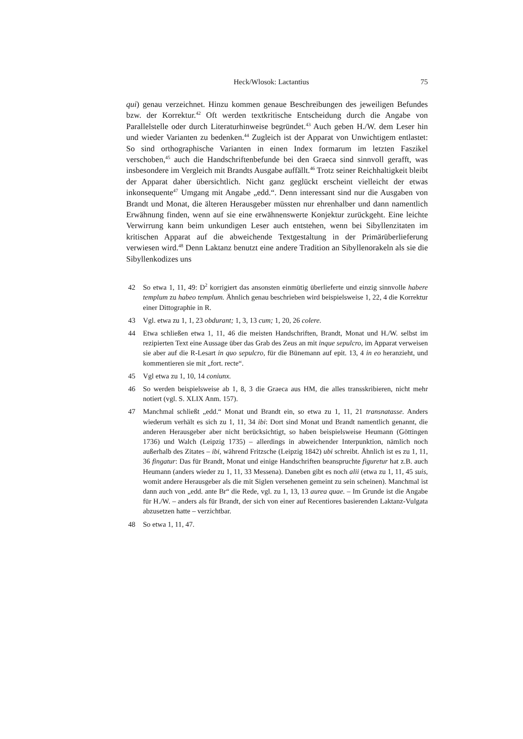Heck/Wlosok: Lactantius 75
qui) genau verzeichnet. Hinzu kommen genaue Beschreibungen des jeweiligen Befundes bzw. der Korrektur.<sup>42</sup> Oft werden textkritische Entscheidung durch die Angabe von Parallelstelle oder durch Literaturhinweise begründet.<sup>43</sup> Auch geben H./W. dem Leser hin und wieder Varianten zu bedenken.<sup>44</sup> Zugleich ist der Apparat von Unwichtigem entlastet: So sind orthographische Varianten in einen Index formarum im letzten Faszikel verschoben,<sup>45</sup> auch die Handschriftenbefunde bei den Graeca sind sinnvoll gerafft, was insbesondere im Vergleich mit Brandts Ausgabe auffällt.<sup>46</sup> Trotz seiner Reichhaltigkeit bleibt der Apparat daher übersichtlich. Nicht ganz geglückt erscheint vielleicht der etwas inkonsequente<sup>47</sup> Umgang mit Angabe „edd.“. Denn interessant sind nur die Ausgaben von Brandt und Monat, die älteren Herausgeber müssten nur ehrenhalber und dann namentlich Erwähnung finden, wenn auf sie eine erwähnenswerte Konjektur zurückgeht. Eine leichte Verwirrung kann beim unkundigen Leser auch entstehen, wenn bei Sibyllenzitaten im kritischen Apparat auf die abweichende Textgestaltung in der Primärüberlieferung verwiesen wird.<sup>48</sup> Denn Laktanz benutzt eine andere Tradition an Sibyllenorakeln als sie die Sibyllenkodizes uns
42 So etwa 1, 11, 49: D<sup>2</sup> korrigiert das ansonsten einmütig überlieferte und einzig sinnvolle habere templum zu habeo templum. Ähnlich genau beschrieben wird beispielsweise 1, 22, 4 die Korrektur einer Dittographie in R.
43 Vgl. etwa zu 1, 1, 23 obdurant; 1, 3, 13 cum; 1, 20, 26 colere.
44 Etwa schließen etwa 1, 11, 46 die meisten Handschriften, Brandt, Monat und H./W. selbst im rezipierten Text eine Aussage über das Grab des Zeus an mit inque sepulcro, im Apparat verweisen sie aber auf die R-Lesart in quo sepulcro, für die Bünemann auf epit. 13, 4 in eo heranzieht, und kommentieren sie mit „fort. recte“.
45 Vgl etwa zu 1, 10, 14 coniunx.
46 So werden beispielsweise ab 1, 8, 3 die Graeca aus HM, die alles transskribieren, nicht mehr notiert (vgl. S. XLIX Anm. 157).
47 Manchmal schließt „edd.“ Monat und Brandt ein, so etwa zu 1, 11, 21 transnatasse. Anders wiederum verhält es sich zu 1, 11, 34 ibi: Dort sind Monat und Brandt namentlich genannt, die anderen Herausgeber aber nicht berücksichtigt, so haben beispielsweise Heumann (Göttingen 1736) und Walch (Leipzig 1735) – allerdings in abweichender Interpunktion, nämlich noch außerhalb des Zitates – ibi, während Fritzsche (Leipzig 1842) ubi schreibt. Ähnlich ist es zu 1, 11, 36 fingatur: Das für Brandt, Monat und einige Handschriften beanspruchte figuretur hat z.B. auch Heumann (anders wieder zu 1, 11, 33 Messena). Daneben gibt es noch alii (etwa zu 1, 11, 45 suis, womit andere Herausgeber als die mit Siglen versehenen gemeint zu sein scheinen). Manchmal ist dann auch von „edd. ante Br“ die Rede, vgl. zu 1, 13, 13 aurea quae. – Im Grunde ist die Angabe für H./W. – anders als für Brandt, der sich von einer auf Recentiores basierenden Laktanz-Vulgata abzusetzen hatte – verzichtbar.
48 So etwa 1, 11, 47.